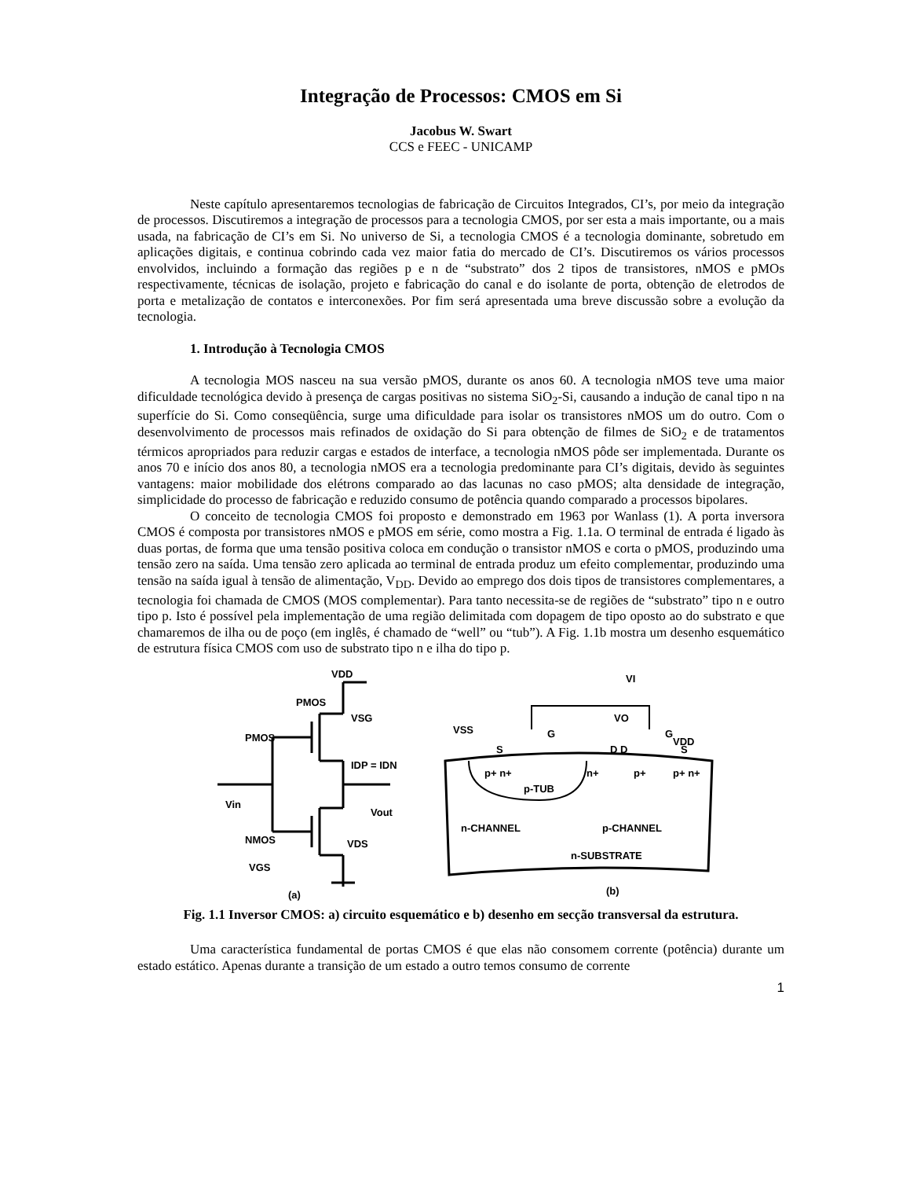Integração de Processos: CMOS em Si
Jacobus W. Swart
CCS e FEEC - UNICAMP
Neste capítulo apresentaremos tecnologias de fabricação de Circuitos Integrados, CI’s, por meio da integração de processos. Discutiremos a integração de processos para a tecnologia CMOS, por ser esta a mais importante, ou a mais usada, na fabricação de CI’s em Si. No universo de Si, a tecnologia CMOS é a tecnologia dominante, sobretudo em aplicações digitais, e continua cobrindo cada vez maior fatia do mercado de CI’s. Discutiremos os vários processos envolvidos, incluindo a formação das regiões p e n de “substrato” dos 2 tipos de transistores, nMOS e pMOs respectivamente, técnicas de isolação, projeto e fabricação do canal e do isolante de porta, obtenção de eletrodos de porta e metalização de contatos e interconexões. Por fim será apresentada uma breve discussão sobre a evolução da tecnologia.
1. Introdução à Tecnologia CMOS
A tecnologia MOS nasceu na sua versão pMOS, durante os anos 60. A tecnologia nMOS teve uma maior dificuldade tecnológica devido à presença de cargas positivas no sistema SiO<sub>2</sub>-Si, causando a indução de canal tipo n na superfície do Si. Como conseqüência, surge uma dificuldade para isolar os transistores nMOS um do outro. Com o desenvolvimento de processos mais refinados de oxidação do Si para obtenção de filmes de SiO<sub>2</sub> e de tratamentos térmicos apropriados para reduzir cargas e estados de interface, a tecnologia nMOS pôde ser implementada. Durante os anos 70 e início dos anos 80, a tecnologia nMOS era a tecnologia predominante para CI’s digitais, devido às seguintes vantagens: maior mobilidade dos elétrons comparado ao das lacunas no caso pMOS; alta densidade de integração, simplicidade do processo de fabricação e reduzido consumo de potência quando comparado a processos bipolares.
O conceito de tecnologia CMOS foi proposto e demonstrado em 1963 por Wanlass (1). A porta inversora CMOS é composta por transistores nMOS e pMOS em série, como mostra a Fig. 1.1a. O terminal de entrada é ligado às duas portas, de forma que uma tensão positiva coloca em condução o transistor nMOS e corta o pMOS, produzindo uma tensão zero na saída. Uma tensão zero aplicada ao terminal de entrada produz um efeito complementar, produzindo uma tensão na saída igual à tensão de alimentação, V<sub>DD</sub>. Devido ao emprego dos dois tipos de transistores complementares, a tecnologia foi chamada de CMOS (MOS complementar). Para tanto necessita-se de regiões de “substrato” tipo n e outro tipo p. Isto é possível pela implementação de uma região delimitada com dopagem de tipo oposto ao do substrato e que chamaremos de ilha ou de poço (em inglês, é chamado de “well” ou “tub”). A Fig. 1.1b mostra um desenho esquemático de estrutura física CMOS com uso de substrato tipo n e ilha do tipo p.
VDD
PMOS
PMOS
VSG
IDP = IDN
Vin
Vout
NMOS
VDS
VGS
(a)
VI
VSS
VO
VDD
S
D D
G
G
S
p+ n+
n+
p+
p+ n+
p-TUB
n-CHANNEL
p-CHANNEL
n-SUBSTRATE
(b)
Fig. 1.1 Inversor CMOS: a) circuito esquemático e b) desenho em secção transversal da estrutura.
Uma característica fundamental de portas CMOS é que elas não consomem corrente (potência) durante um estado estático. Apenas durante a transição de um estado a outro temos consumo de corrente
1